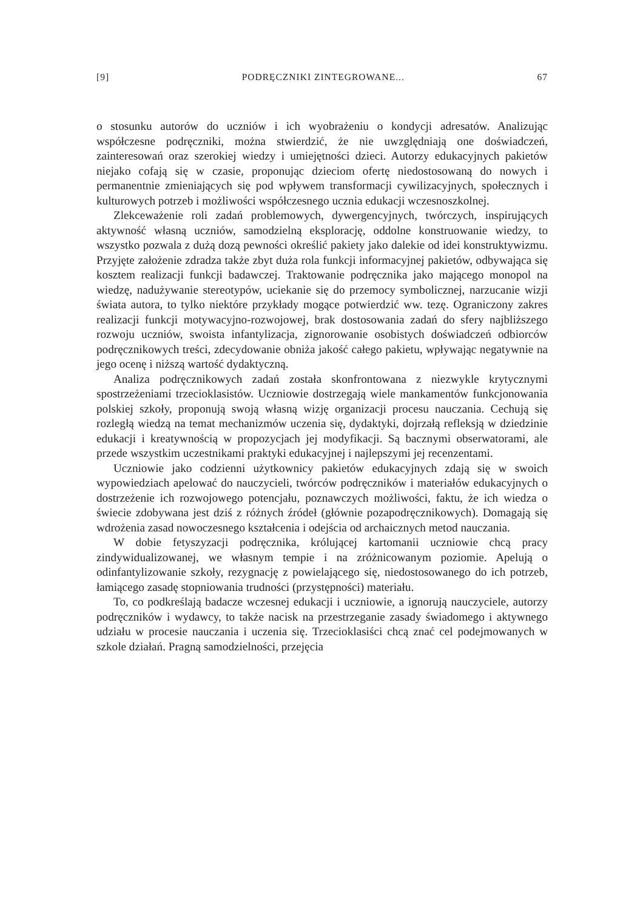[9] PODRĘCZNIKI ZINTEGROWANE... 67
o stosunku autorów do uczniów i ich wyobrażeniu o kondycji adresatów. Analizując współczesne podręczniki, można stwierdzić, że nie uwzględniają one doświadczeń, zainteresowań oraz szerokiej wiedzy i umiejętności dzieci. Autorzy edukacyjnych pakietów niejako cofają się w czasie, proponując dzieciom ofertę niedostosowaną do nowych i permanentnie zmieniających się pod wpływem transformacji cywilizacyjnych, społecznych i kulturowych potrzeb i możliwości współczesnego ucznia edukacji wczesnoszkolnej.
Zlekceważenie roli zadań problemowych, dywergencyjnych, twórczych, inspirujących aktywność własną uczniów, samodzielną eksplorację, oddolne konstruowanie wiedzy, to wszystko pozwala z dużą dozą pewności określić pakiety jako dalekie od idei konstruktywizmu. Przyjęte założenie zdradza także zbyt duża rola funkcji informacyjnej pakietów, odbywająca się kosztem realizacji funkcji badawczej. Traktowanie podręcznika jako mającego monopol na wiedzę, nadużywanie stereotypów, uciekanie się do przemocy symbolicznej, narzucanie wizji świata autora, to tylko niektóre przykłady mogące potwierdzić ww. tezę. Ograniczony zakres realizacji funkcji motywacyjno-rozwojowej, brak dostosowania zadań do sfery najbliższego rozwoju uczniów, swoista infantylizacja, zignorowanie osobistych doświadczeń odbiorców podręcznikowych treści, zdecydowanie obniża jakość całego pakietu, wpływając negatywnie na jego ocenę i niższą wartość dydaktyczną.
Analiza podręcznikowych zadań została skonfrontowana z niezwykle krytycznymi spostrzeżeniami trzecioklasistów. Uczniowie dostrzegają wiele mankamentów funkcjonowania polskiej szkoły, proponują swoją własną wizję organizacji procesu nauczania. Cechują się rozległą wiedzą na temat mechanizmów uczenia się, dydaktyki, dojrzałą refleksją w dziedzinie edukacji i kreatywnością w propozycjach jej modyfikacji. Są bacznymi obserwatorami, ale przede wszystkim uczestnikami praktyki edukacyjnej i najlepszymi jej recenzentami.
Uczniowie jako codzienni użytkownicy pakietów edukacyjnych zdają się w swoich wypowiedziach apelować do nauczycieli, twórców podręczników i materiałów edukacyjnych o dostrzeżenie ich rozwojowego potencjału, poznawczych możliwości, faktu, że ich wiedza o świecie zdobywana jest dziś z różnych źródeł (głównie pozapodręcznikowych). Domagają się wdrożenia zasad nowoczesnego kształcenia i odejścia od archaicznych metod nauczania.
W dobie fetyszyzacji podręcznika, królującej kartomanii uczniowie chcą pracy zindywidualizowanej, we własnym tempie i na zróżnicowanym poziomie. Apelują o odinfantylizowanie szkoły, rezygnację z powielającego się, niedostosowanego do ich potrzeb, łamiącego zasadę stopniowania trudności (przystępności) materiału.
To, co podkreślają badacze wczesnej edukacji i uczniowie, a ignorują nauczyciele, autorzy podręczników i wydawcy, to także nacisk na przestrzeganie zasady świadomego i aktywnego udziału w procesie nauczania i uczenia się. Trzecioklasiści chcą znać cel podejmowanych w szkole działań. Pragną samodzielności, przejęcia